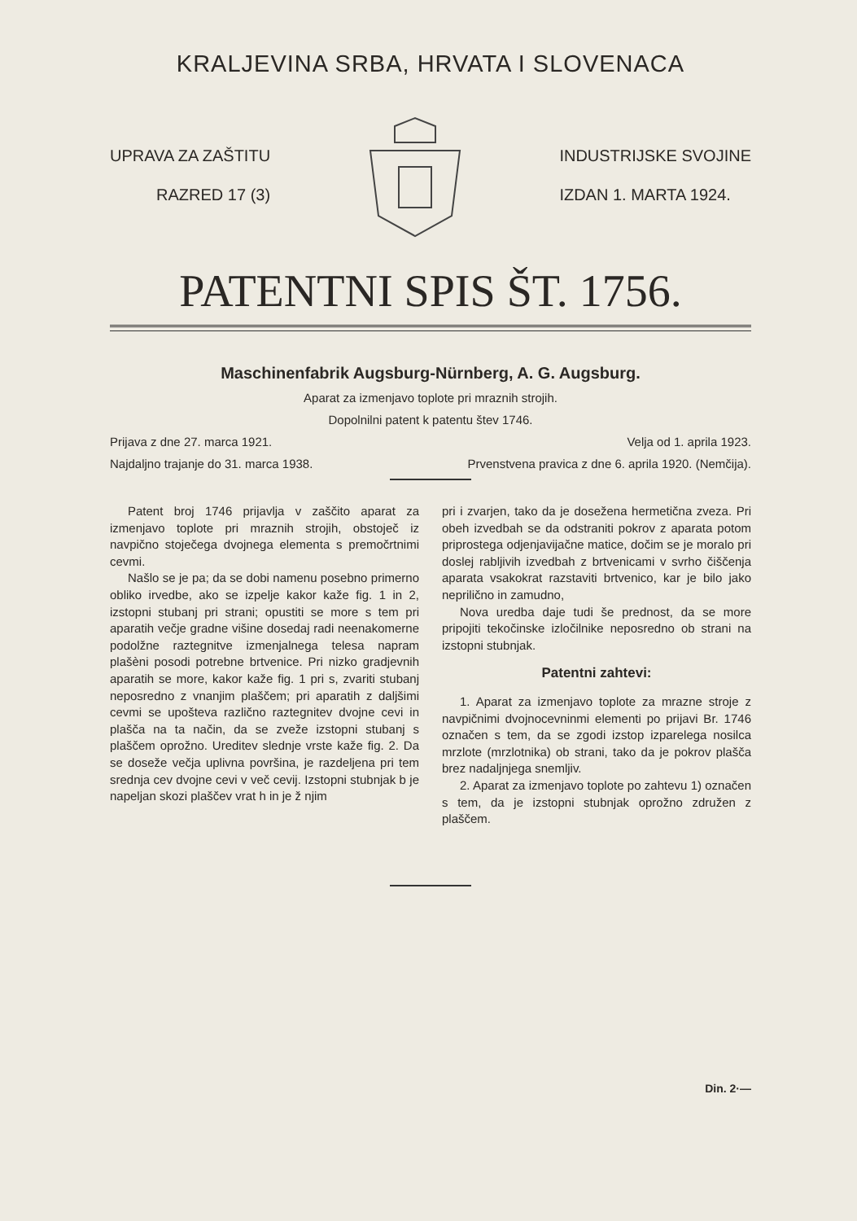KRALJEVINA SRBA, HRVATA I SLOVENACA
UPRAVA ZA ZAŠTITU
RAZRED 17 (3)
INDUSTRIJSKE SVOJINE
IZDAN 1. MARTA 1924.
PATENTNI SPIS ŠT. 1756.
Maschinenfabrik Augsburg-Nürnberg, A. G. Augsburg.
Aparat za izmenjavo toplote pri mraznih strojih.
Dopolnilni patent k patentu štev 1746.
Prijava z dne 27. marca 1921. Velja od 1. aprila 1923.
Najdaljno trajanje do 31. marca 1938. Prvenstvena pravica z dne 6. aprila 1920. (Nemčija).
Patent broj 1746 prijavlja v zaščito aparat za izmenjavo toplote pri mraznih strojih, obstoječ iz navpično stoječega dvojnega elementa s premočrtnimi cevmi.
Našlo se je pa; da se dobi namenu posebno primerno obliko irvedbe, ako se izpelje kakor kaže fig. 1 in 2, izstopni stubanj pri strani; opustiti se more s tem pri aparatih večje gradne višine dosedaj radi neenakomerne podolžne raztegnitve izmenjalnega telesa napram plašèni posodi potrebne brtvenice. Pri nizko gradjevnih aparatih se more, kakor kaže fig. 1 pri s, zvariti stubanj neposredno z vnanjim plaščem; pri aparatih z daljšimi cevmi se upošteva različno raztegnitev dvojne cevi in plašča na ta način, da se zveže izstopni stubanj s plaščem oprožno. Ureditev slednje vrste kaže fig. 2. Da se doseže večja uplivna površina, je razdeljena pri tem srednja cev dvojne cevi v več cevij. Izstopni stubnjak b je napeljan skozi plaščev vrat h in je ž njim
pri i zvarjen, tako da je dosežena hermetična zveza. Pri obeh izvedbah se da odstraniti pokrov z aparata potom priprostega odjenjavijačne matice, dočim se je moralo pri doslej rabljivih izvedbah z brtvenicami v svrho čiščenja aparata vsakokrat razstaviti brtvenico, kar je bilo jako neprilično in zamudno,
Nova uredba daje tudi še prednost, da se more pripojiti tekočinske izločilnike neposredno ob strani na izstopni stubnjak.
Patentni zahtevi:
1. Aparat za izmenjavo toplote za mrazne stroje z navpičnimi dvojnocevninmi elementi po prijavi Br. 1746 označen s tem, da se zgodi izstop izparelega nosilca mrzlote (mrzlotnika) ob strani, tako da je pokrov plašča brez nadaljnjega snemljiv.
2. Aparat za izmenjavo toplote po zahtevu 1) označen s tem, da je izstopni stubnjak oprožno združen z plaščem.
Din. 2·—